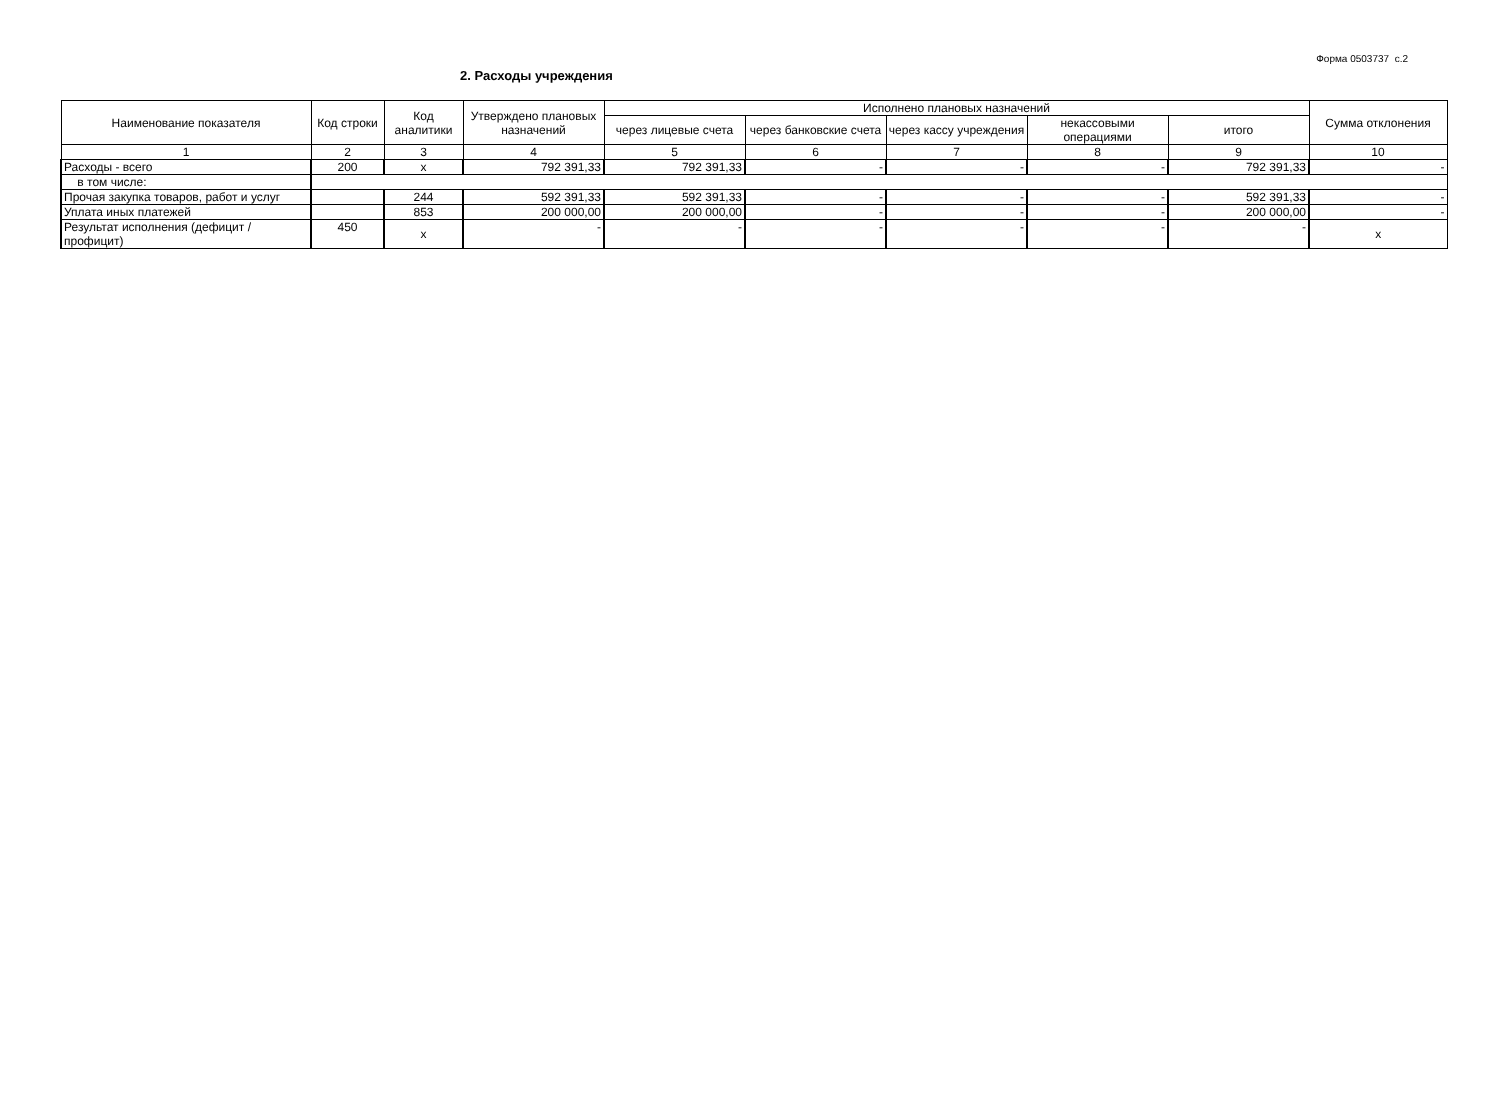Форма 0503737 с.2
2. Расходы учреждения
| Наименование показателя | Код строки | Код аналитики | Утверждено плановых назначений | Исполнено плановых назначений | | | | | Сумма отклонения |
| --- | --- | --- | --- | --- | --- | --- | --- | --- | --- |
| | | | | через лицевые счета | через банковские счета | через кассу учреждения | некассовыми операциями | итого | |
| 1 | 2 | 3 | 4 | 5 | 6 | 7 | 8 | 9 | 10 |
| Расходы - всего | 200 | х | 792 391,33 | 792 391,33 | - | - | - | 792 391,33 | - |
| в том числе: | | | | | | | | | |
| Прочая закупка товаров, работ и услуг | | 244 | 592 391,33 | 592 391,33 | - | - | - | 592 391,33 | - |
| Уплата иных платежей | | 853 | 200 000,00 | 200 000,00 | - | - | - | 200 000,00 | - |
| Результат исполнения (дефицит / профицит) | 450 | х | - | - | - | - | - | - | х |